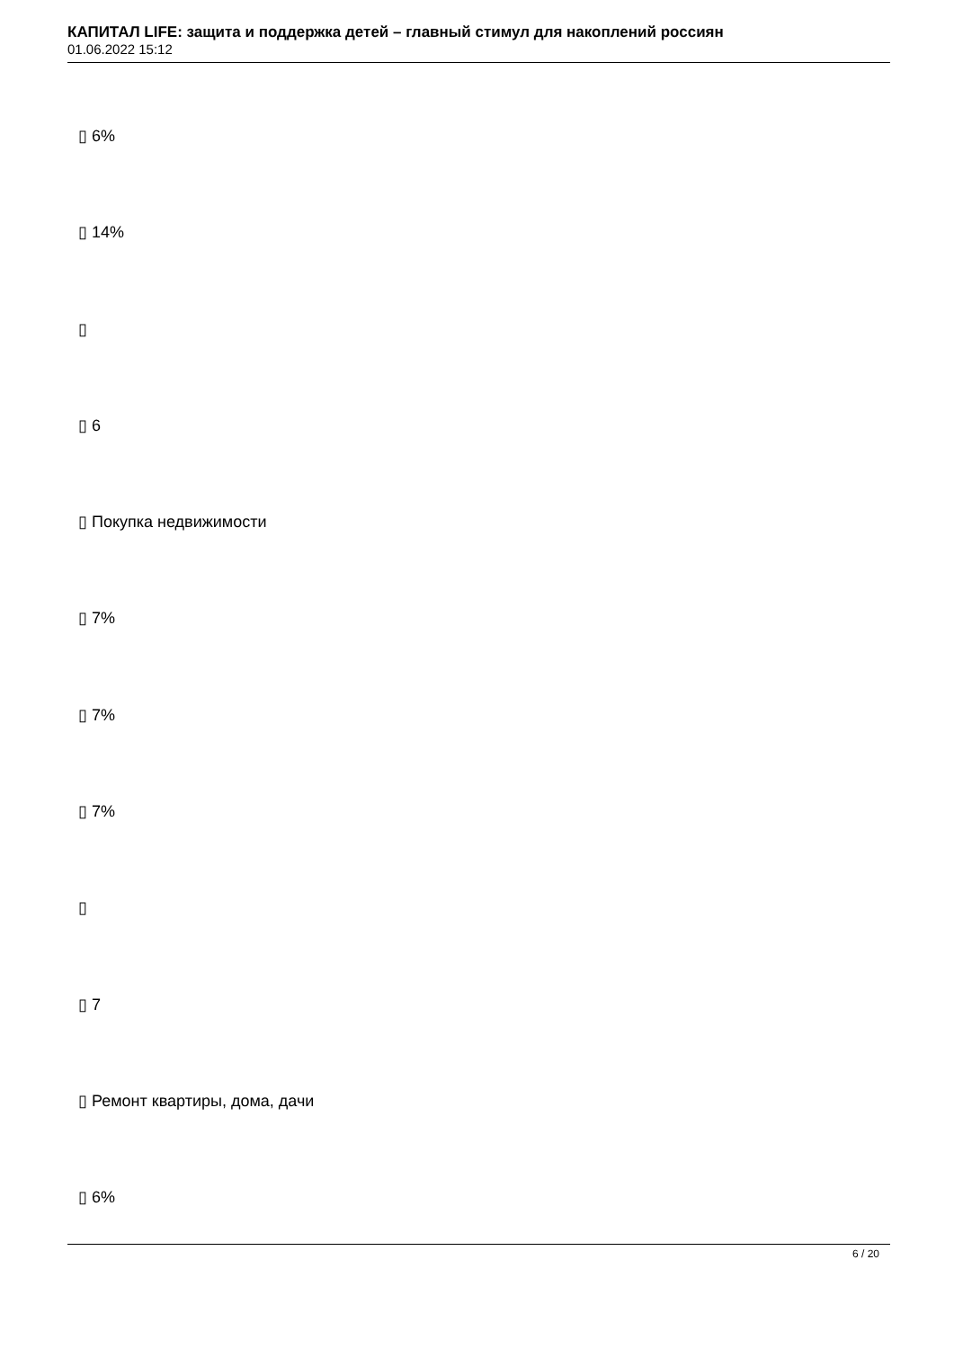КАПИТАЛ LIFE: защита и поддержка детей – главный стимул для накоплений россиян
01.06.2022 15:12
▯ 6%
▯ 14%
▯
▯ 6
▯ Покупка недвижимости
▯ 7%
▯ 7%
▯ 7%
▯
▯ 7
▯ Ремонт квартиры, дома, дачи
▯ 6%
6 / 20